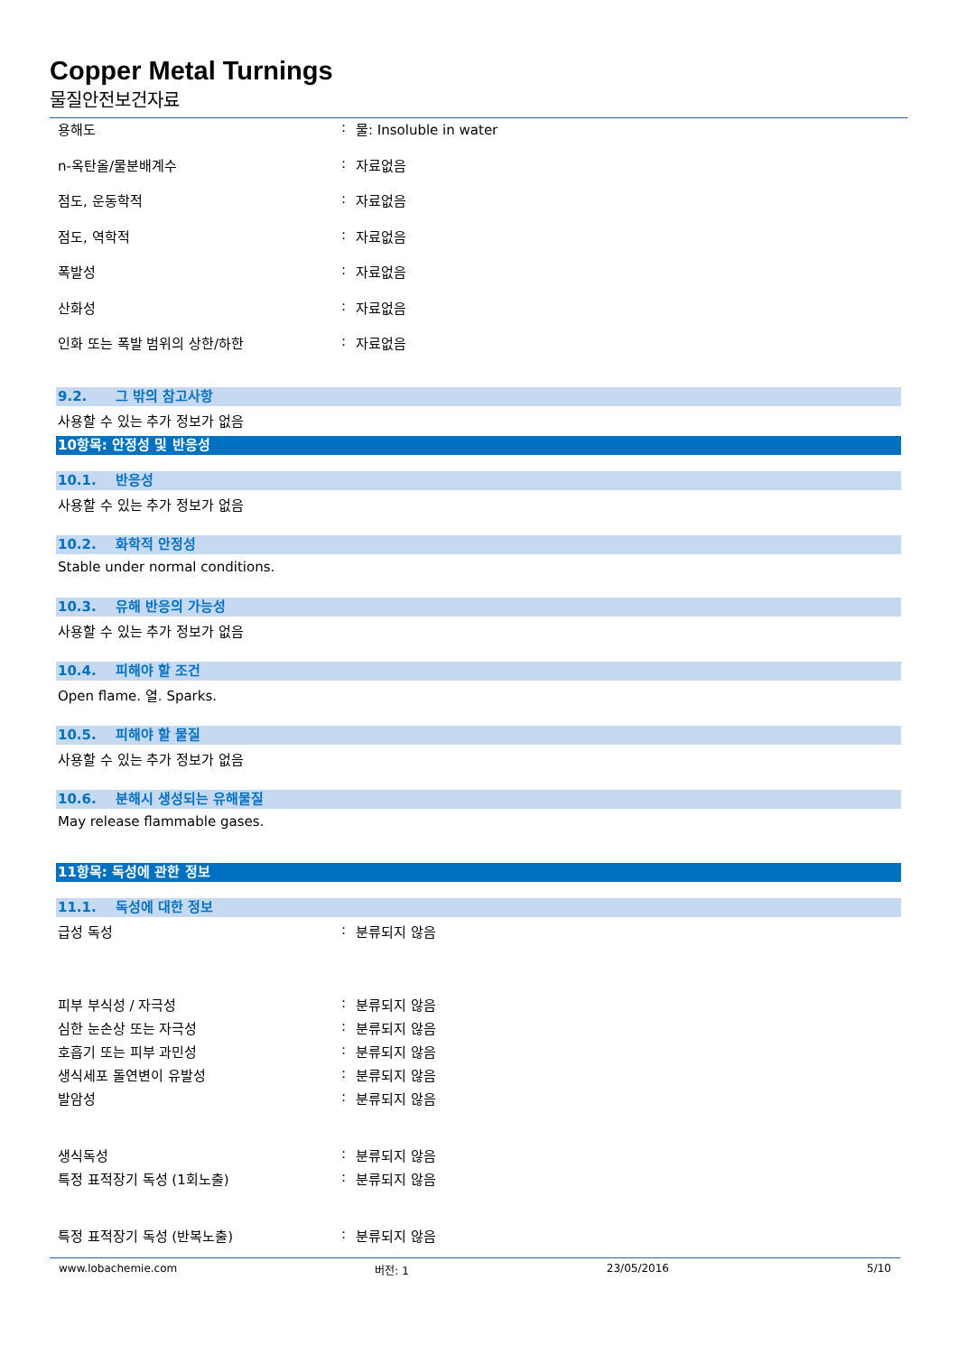Copper Metal Turnings
물질안전보건자료
용해도 : 물: Insoluble in water
n-옥탄올/물분배계수 : 자료없음
점도, 운동학적 : 자료없음
점도, 역학적 : 자료없음
폭발성 : 자료없음
산화성 : 자료없음
인화 또는 폭발 범위의 상한/하한 : 자료없음
9.2. 그 밖의 참고사항
사용할 수 있는 추가 정보가 없음
10항목: 안정성 및 반응성
10.1. 반응성
사용할 수 있는 추가 정보가 없음
10.2. 화학적 안정성
Stable under normal conditions.
10.3. 유해 반응의 가능성
사용할 수 있는 추가 정보가 없음
10.4. 피해야 할 조건
Open flame. 열. Sparks.
10.5. 피해야 할 물질
사용할 수 있는 추가 정보가 없음
10.6. 분해시 생성되는 유해물질
May release flammable gases.
11항목: 독성에 관한 정보
11.1. 독성에 대한 정보
급성 독성 : 분류되지 않음
피부 부식성 / 자극성 : 분류되지 않음
심한 눈손상 또는 자극성 : 분류되지 않음
호흡기 또는 피부 과민성 : 분류되지 않음
생식세포 돌연변이 유발성 : 분류되지 않음
발암성 : 분류되지 않음
생식독성 : 분류되지 않음
특정 표적장기 독성 (1회노출) : 분류되지 않음
특정 표적장기 독성 (반복노출) : 분류되지 않음
www.lobachemie.com 버전: 1 23/05/2016 5/10